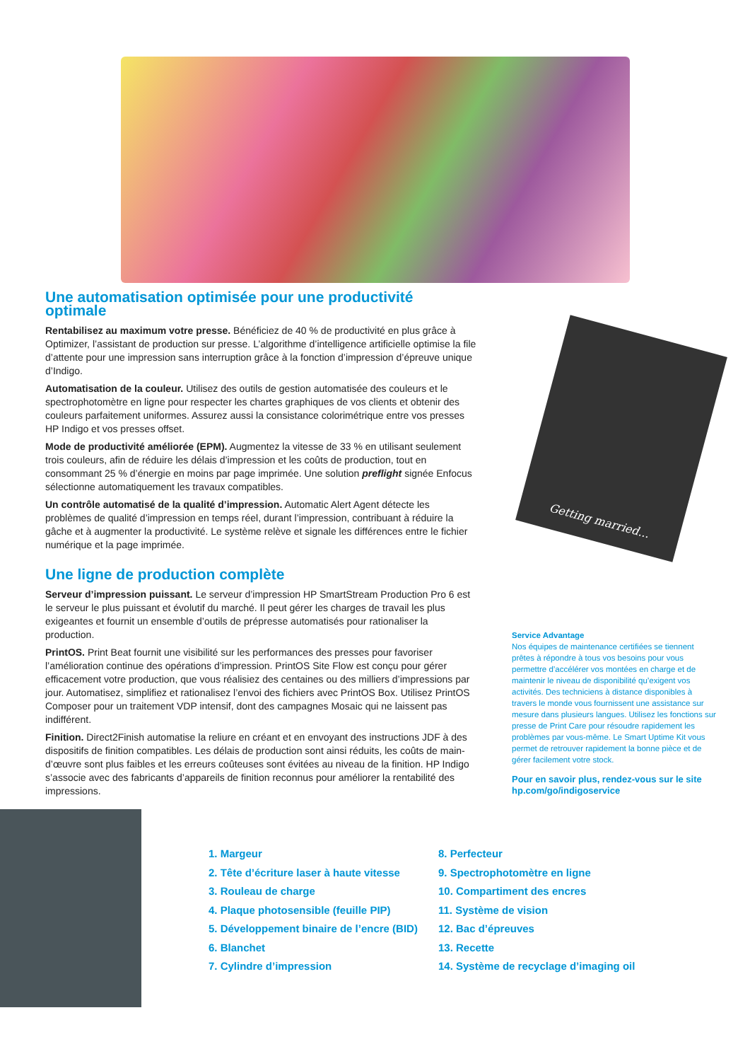Une automatisation optimisée pour une productivité optimale
Rentabilisez au maximum votre presse. Bénéficiez de 40 % de productivité en plus grâce à Optimizer, l’assistant de production sur presse. L’algorithme d’intelligence artificielle optimise la file d’attente pour une impression sans interruption grâce à la fonction d’impression d’épreuve unique d’Indigo.
Automatisation de la couleur. Utilisez des outils de gestion automatisée des couleurs et le spectrophotomètre en ligne pour respecter les chartes graphiques de vos clients et obtenir des couleurs parfaitement uniformes. Assurez aussi la consistance colorimétrique entre vos presses HP Indigo et vos presses offset.
Mode de productivité améliorée (EPM). Augmentez la vitesse de 33 % en utilisant seulement trois couleurs, afin de réduire les délais d’impression et les coûts de production, tout en consommant 25 % d’énergie en moins par page imprimée. Une solution preflight signée Enfocus sélectionne automatiquement les travaux compatibles.
Un contrôle automatisé de la qualité d’impression. Automatic Alert Agent détecte les problèmes de qualité d’impression en temps réel, durant l’impression, contribuant à réduire la gâche et à augmenter la productivité. Le système relève et signale les différences entre le fichier numérique et la page imprimée.
Une ligne de production complète
Serveur d’impression puissant. Le serveur d’impression HP SmartStream Production Pro 6 est le serveur le plus puissant et évolutif du marché. Il peut gérer les charges de travail les plus exigeantes et fournit un ensemble d’outils de prépresse automatisés pour rationaliser la production.
PrintOS. Print Beat fournit une visibilité sur les performances des presses pour favoriser l’amélioration continue des opérations d’impression. PrintOS Site Flow est conçu pour gérer efficacement votre production, que vous réalisiez des centaines ou des milliers d’impressions par jour. Automatisez, simplifiez et rationalisez l’envoi des fichiers avec PrintOS Box. Utilisez PrintOS Composer pour un traitement VDP intensif, dont des campagnes Mosaic qui ne laissent pas indifférent.
Finition. Direct2Finish automatise la reliure en créant et en envoyant des instructions JDF à des dispositifs de finition compatibles. Les délais de production sont ainsi réduits, les coûts de main-d’œuvre sont plus faibles et les erreurs coûteuses sont évitées au niveau de la finition. HP Indigo s’associe avec des fabricants d’appareils de finition reconnus pour améliorer la rentabilité des impressions.
Getting married...
Service Advantage
Nos équipes de maintenance certifiées se tiennent prêtes à répondre à tous vos besoins pour vous permettre d’accélérer vos montées en charge et de maintenir le niveau de disponibilité qu’exigent vos activités. Des techniciens à distance disponibles à travers le monde vous fournissent une assistance sur mesure dans plusieurs langues. Utilisez les fonctions sur presse de Print Care pour résoudre rapidement les problèmes par vous-même. Le Smart Uptime Kit vous permet de retrouver rapidement la bonne pièce et de gérer facilement votre stock.
Pour en savoir plus, rendez-vous sur le site hp.com/go/indigoservice
1. Margeur
2. Tête d’écriture laser à haute vitesse
3. Rouleau de charge
4. Plaque photosensible (feuille PIP)
5. Développement binaire de l’encre (BID)
6. Blanchet
7. Cylindre d’impression
8. Perfecteur
9. Spectrophotomètre en ligne
10. Compartiment des encres
11. Système de vision
12. Bac d’épreuves
13. Recette
14. Système de recyclage d’imaging oil